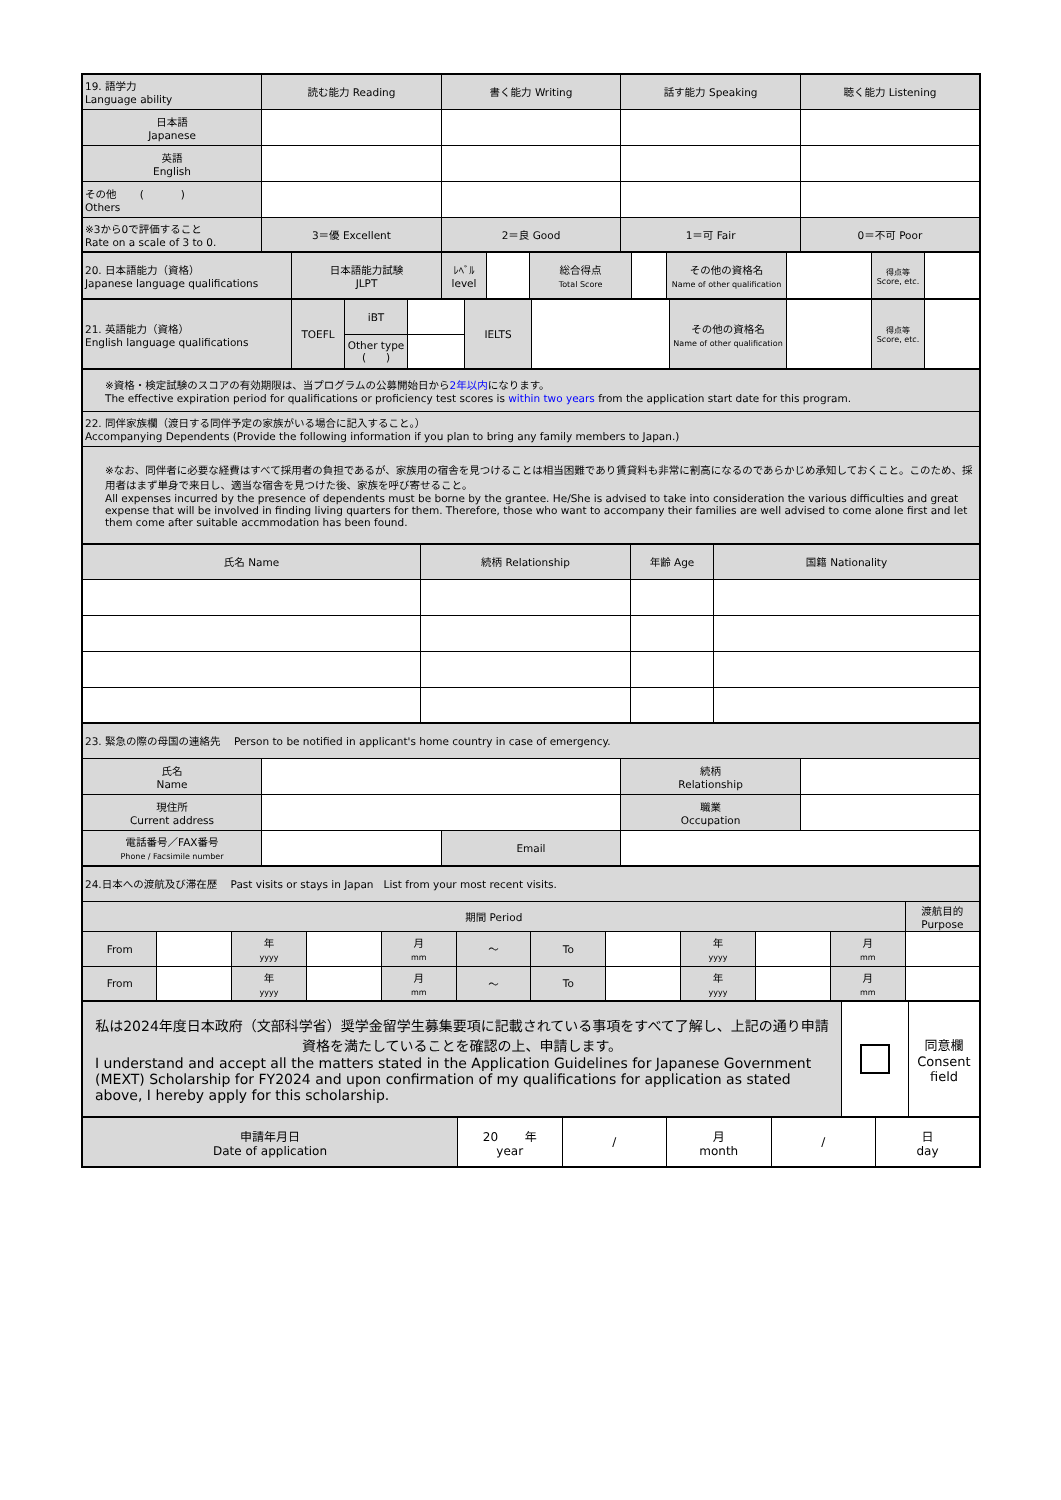| 19. 語学力 Language ability | 読む能力 Reading | 書く能力 Writing | 話す能力 Speaking | 聴く能力 Listening |
| --- | --- | --- | --- | --- |
| 日本語 Japanese | | | | |
| 英語 English | | | | |
| その他 ( ) Others | | | | |
| ※3から0で評価すること Rate on a scale of 3 to 0. | 3＝優 Excellent | 2＝良 Good | 1＝可 Fair | 0＝不可 Poor |
| 20. 日本語能力（資格） Japanese language qualifications | 日本語能力試験 JLPT | ﾚﾍﾞﾙ level | | 総合得点 Total Score | | その他の資格名 Name of other qualification | | 得点等 Score, etc. | |
| 21. 英語能力（資格） English language qualifications | TOEFL | iBT | | IELTS | | その他の資格名 Name of other qualification | | 得点等 Score, etc. | |
| | | Other type ( ) | | | | | | | |
| ※資格・検定試験のスコアの有効期限は、当プログラムの公募開始日から 2年以内 になります。 The effective expiration period for qualifications or proficiency test scores is within two years from the application start date for this program. |
| 22. 同伴家族欄（渡日する同伴予定の家族がいる場合に記入すること。） Accompanying Dependents (Provide the following information if you plan to bring any family members to Japan.) |
| ※なお、同伴者に必要な経費はすべて採用者の負担であるが、家族用の宿舎を見つけることは相当困難であり賃貸料も非常に割高になるのであらかじめ承知しておくこと。このため、採用者はまず単身で来日し、適当な宿舎を見つけた後、家族を呼び寄せること。 All expenses incurred by the presence of dependents must be borne by the grantee. He/She is advised to take into consideration the various difficulties and great expense that will be involved in finding living quarters for them. Therefore, those who want to accompany their families are well advised to come alone first and let them come after suitable accmmodation has been found. |
| 氏名 Name | 続柄 Relationship | 年齢 Age | 国籍 Nationality |
| --- | --- | --- | --- |
| 23. 緊急の際の母国の連絡先 Person to be notified in applicant's home country in case of emergency. | | | | |
| 氏名 Name | | | 続柄 Relationship | |
| 現住所 Current address | | | 職業 Occupation | |
| 電話番号／FAX番号 Phone / Facsimile number | | Email | | |
| 24.日本への渡航及び滞在歴 Past visits or stays in Japan List from your most recent visits. | | | | | | | | | | | |
| 期間 Period | | | | | | | | | | | 渡航目的 Purpose |
| From | | 年 yyyy | | 月 mm | ～ | To | | 年 yyyy | | 月 mm | |
| From | | 年 yyyy | | 月 mm | ～ | To | | 年 yyyy | | 月 mm | |
| 私は2024年度日本政府（文部科学省）奨学金留学生募集要項に記載されている事項をすべて了解し、上記の通り申請資格を満たしていることを確認の上、申請します。 I understand and accept all the matters stated in the Application Guidelines for Japanese Government (MEXT) Scholarship for FY2024 and upon confirmation of my qualifications for application as stated above, I hereby apply for this scholarship. | | 同意欄 Consent field |
| 申請年月日 Date of application | 20 年 year | / | 月 month | / | 日 day |